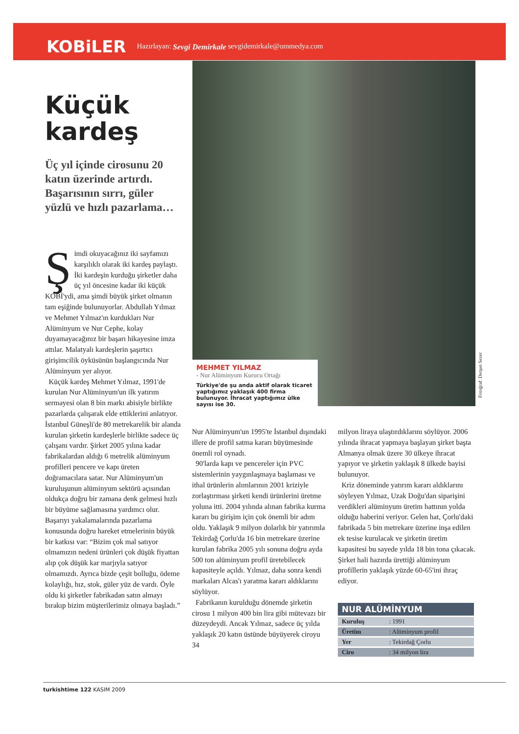KOBiLER Hazırlayan: Sevgi Demirkale sevgidemirkale@ommedya.com
Küçük kardeş
Üç yıl içinde cirosunu 20 katın üzerinde artırdı. Başarısının sırrı, güler yüzlü ve hızlı pazarlama…
Şimdi okuyacağınız iki sayfamızı karşılıklı olarak iki kardeş paylaştı. İki kardeşin kurduğu şirketler daha üç yıl öncesine kadar iki küçük KOBİ'ydi, ama şimdi büyük şirket olmanın tam eşiğinde bulunuyorlar. Abdullah Yılmaz ve Mehmet Yılmaz'ın kurdukları Nur Alüminyum ve Nur Cephe, kolay duyamayacağınız bir başarı hikayesine imza attılar. Malatyalı kardeşlerin şaşırtıcı girişimcilik öyküsünün başlangıcında Nur Alüminyum yer alıyor.
Küçük kardeş Mehmet Yılmaz, 1991'de kurulan Nur Alüminyum'un ilk yatırım sermayesi olan 8 bin markı abisiyle birlikte pazarlarda çalışarak elde ettiklerini anlatıyor. İstanbul Güneşli'de 80 metrekarelik bir alanda kurulan şirketin kardeşlerle birlikte sadece üç çalışanı vardır. Şirket 2005 yılına kadar fabrikalardan aldığı 6 metrelik alüminyum profilleri pencere ve kapı üreten doğramacılara satar. Nur Alüminyum'un kuruluşunun alüminyum sektörü açısından oldukça doğru bir zamana denk gelmesi hızlı bir büyüme sağlamasına yardımcı olur. Başarıyı yakalamalarında pazarlama konusunda doğru hareket etmelerinin büyük bir katkısı var: “Bizim çok mal satıyor olmamızın nedeni ürünleri çok düşük fiyattan alıp çok düşük kar marjıyla satıyor olmamızdı. Ayrıca bizde çeşit bolluğu, ödeme kolaylığı, hız, stok, güler yüz de vardı. Öyle oldu ki şirketler fabrikadan satın almayı bırakıp bizim müşterilerimiz olmaya başladı.”
MEHMET YILMAZ
- Nur Alüminyum Kurucu Ortağı
Türkiye'de şu anda aktif olarak ticaret yaptığımız yaklaşık 400 firma bulunuyor. İhracat yaptığımız ülke sayısı ise 30.
Fotoğraf: Derşan Sezer
Nur Alüminyum'un 1995'te İstanbul dışındaki illere de profil satma kararı büyümesinde önemli rol oynadı.
90'larda kapı ve pencereler için PVC sistemlerinin yaygınlaşmaya başlaması ve ithal ürünlerin alımlarının 2001 kriziyle zorlaştırması şirketi kendi ürünlerini üretme yoluna itti. 2004 yılında alınan fabrika kurma kararı bu girişim için çok önemli bir adım oldu. Yaklaşık 9 milyon dolarlık bir yatırımla Tekirdağ Çorlu'da 16 bin metrekare üzerine kurulan fabrika 2005 yılı sonuna doğru ayda 500 ton alüminyum profil üretebilecek kapasiteyle açıldı. Yılmaz, daha sonra kendi markaları Alcas'ı yaratma kararı aldıklarını söylüyor.
Fabrikanın kurulduğu dönemde şirketin cirosu 1 milyon 400 bin lira gibi mütevazı bir düzeydeydi. Ancak Yılmaz, sadece üç yılda yaklaşık 20 katın üstünde büyüyerek ciroyu 34
milyon liraya ulaştırdıklarını söylüyor. 2006 yılında ihracat yapmaya başlayan şirket başta Almanya olmak üzere 30 ülkeye ihracat yapıyor ve şirketin yaklaşık 8 ülkede bayisi bulunuyor.
Kriz döneminde yatırım kararı aldıklarını söyleyen Yılmaz, Uzak Doğu'dan siparişini verdikleri alüminyum üretim hattının yolda olduğu haberini veriyor. Gelen hat, Çorlu'daki fabrikada 5 bin metrekare üzerine inşa edilen ek tesise kurulacak ve şirketin üretim kapasitesi bu sayede yılda 18 bin tona çıkacak. Şirket hali hazırda ürettiği alüminyum profillerin yaklaşık yüzde 60-65'ini ihraç ediyor.
| NUR ALÜMİNYUM | |
| --- | --- |
| Kuruluş | : 1991 |
| Üretim | : Alüminyum profil |
| Yer | : Tekirdağ Çorlu |
| Ciro | : 34 milyon lira |
turkishtime 122 KASIM 2009